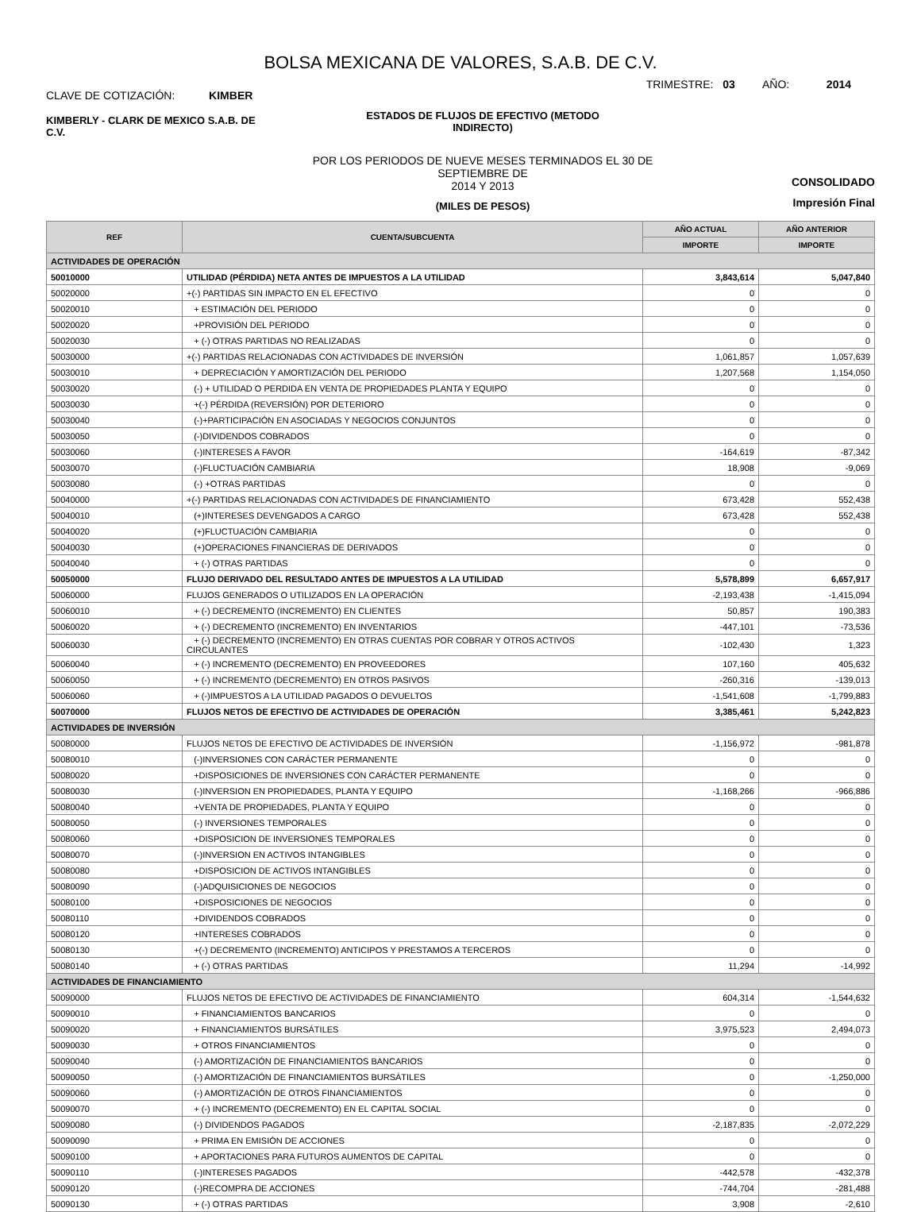BOLSA MEXICANA DE VALORES, S.A.B. DE C.V.
CLAVE DE COTIZACIÓN: KIMBER
TRIMESTRE: 03 AÑO: 2014
KIMBERLY - CLARK DE MEXICO S.A.B. DE C.V.
ESTADOS DE FLUJOS DE EFECTIVO (METODO
INDIRECTO)
POR LOS PERIODOS DE NUEVE MESES TERMINADOS EL 30 DE SEPTIEMBRE DE
2014 Y 2013
(MILES DE PESOS)
CONSOLIDADO
Impresión Final
| REF | CUENTA/SUBCUENTA | AÑO ACTUAL | AÑO ANTERIOR |
| --- | --- | --- | --- |
| | | IMPORTE | IMPORTE |
| ACTIVIDADES DE OPERACIÓN | | | |
| 50010000 | UTILIDAD (PÉRDIDA) NETA ANTES DE IMPUESTOS A LA UTILIDAD | 3,843,614 | 5,047,840 |
| 50020000 | +(-) PARTIDAS SIN IMPACTO EN EL EFECTIVO | 0 | 0 |
| 50020010 | + ESTIMACIÓN DEL PERIODO | 0 | 0 |
| 50020020 | +PROVISIÓN DEL PERIODO | 0 | 0 |
| 50020030 | + (-) OTRAS PARTIDAS NO REALIZADAS | 0 | 0 |
| 50030000 | +(-) PARTIDAS RELACIONADAS CON ACTIVIDADES DE INVERSIÓN | 1,061,857 | 1,057,639 |
| 50030010 | + DEPRECIACIÓN Y AMORTIZACIÓN DEL PERIODO | 1,207,568 | 1,154,050 |
| 50030020 | (-) + UTILIDAD O PERDIDA EN VENTA DE PROPIEDADES PLANTA Y EQUIPO | 0 | 0 |
| 50030030 | +(-) PÉRDIDA (REVERSIÓN) POR DETERIORO | 0 | 0 |
| 50030040 | (-)+PARTICIPACIÓN EN ASOCIADAS Y NEGOCIOS CONJUNTOS | 0 | 0 |
| 50030050 | (-)DIVIDENDOS COBRADOS | 0 | 0 |
| 50030060 | (-)INTERESES A FAVOR | -164,619 | -87,342 |
| 50030070 | (-)FLUCTUACIÓN CAMBIARIA | 18,908 | -9,069 |
| 50030080 | (-) +OTRAS PARTIDAS | 0 | 0 |
| 50040000 | +(-) PARTIDAS RELACIONADAS CON ACTIVIDADES DE FINANCIAMIENTO | 673,428 | 552,438 |
| 50040010 | (+)INTERESES DEVENGADOS A CARGO | 673,428 | 552,438 |
| 50040020 | (+)FLUCTUACIÓN CAMBIARIA | 0 | 0 |
| 50040030 | (+)OPERACIONES FINANCIERAS DE DERIVADOS | 0 | 0 |
| 50040040 | + (-) OTRAS PARTIDAS | 0 | 0 |
| 50050000 | FLUJO DERIVADO DEL RESULTADO ANTES DE IMPUESTOS A LA UTILIDAD | 5,578,899 | 6,657,917 |
| 50060000 | FLUJOS GENERADOS O UTILIZADOS EN LA OPERACIÓN | -2,193,438 | -1,415,094 |
| 50060010 | + (-) DECREMENTO (INCREMENTO) EN CLIENTES | 50,857 | 190,383 |
| 50060020 | + (-) DECREMENTO (INCREMENTO) EN INVENTARIOS | -447,101 | -73,536 |
| 50060030 | + (-) DECREMENTO (INCREMENTO) EN OTRAS CUENTAS POR COBRAR Y OTROS ACTIVOS CIRCULANTES | -102,430 | 1,323 |
| 50060040 | + (-) INCREMENTO (DECREMENTO) EN PROVEEDORES | 107,160 | 405,632 |
| 50060050 | + (-) INCREMENTO (DECREMENTO) EN OTROS PASIVOS | -260,316 | -139,013 |
| 50060060 | + (-)IMPUESTOS A LA UTILIDAD PAGADOS O DEVUELTOS | -1,541,608 | -1,799,883 |
| 50070000 | FLUJOS NETOS DE EFECTIVO DE ACTIVIDADES DE OPERACIÓN | 3,385,461 | 5,242,823 |
| ACTIVIDADES DE INVERSIÓN | | | |
| 50080000 | FLUJOS NETOS DE EFECTIVO DE ACTIVIDADES DE INVERSIÓN | -1,156,972 | -981,878 |
| 50080010 | (-)INVERSIONES CON CARÁCTER PERMANENTE | 0 | 0 |
| 50080020 | +DISPOSICIONES DE INVERSIONES CON CARÁCTER PERMANENTE | 0 | 0 |
| 50080030 | (-)INVERSION EN PROPIEDADES, PLANTA Y EQUIPO | -1,168,266 | -966,886 |
| 50080040 | +VENTA DE PROPIEDADES, PLANTA Y EQUIPO | 0 | 0 |
| 50080050 | (-) INVERSIONES TEMPORALES | 0 | 0 |
| 50080060 | +DISPOSICION DE INVERSIONES TEMPORALES | 0 | 0 |
| 50080070 | (-)INVERSION EN ACTIVOS INTANGIBLES | 0 | 0 |
| 50080080 | +DISPOSICION DE ACTIVOS INTANGIBLES | 0 | 0 |
| 50080090 | (-)ADQUISICIONES DE NEGOCIOS | 0 | 0 |
| 50080100 | +DISPOSICIONES DE NEGOCIOS | 0 | 0 |
| 50080110 | +DIVIDENDOS COBRADOS | 0 | 0 |
| 50080120 | +INTERESES COBRADOS | 0 | 0 |
| 50080130 | +(-) DECREMENTO (INCREMENTO) ANTICIPOS Y PRESTAMOS A TERCEROS | 0 | 0 |
| 50080140 | + (-) OTRAS PARTIDAS | 11,294 | -14,992 |
| ACTIVIDADES DE FINANCIAMIENTO | | | |
| 50090000 | FLUJOS NETOS DE EFECTIVO DE ACTIVIDADES DE FINANCIAMIENTO | 604,314 | -1,544,632 |
| 50090010 | + FINANCIAMIENTOS BANCARIOS | 0 | 0 |
| 50090020 | + FINANCIAMIENTOS BURSÁTILES | 3,975,523 | 2,494,073 |
| 50090030 | + OTROS FINANCIAMIENTOS | 0 | 0 |
| 50090040 | (-) AMORTIZACIÓN DE FINANCIAMIENTOS BANCARIOS | 0 | 0 |
| 50090050 | (-) AMORTIZACIÓN DE FINANCIAMIENTOS BURSÁTILES | 0 | -1,250,000 |
| 50090060 | (-) AMORTIZACIÓN DE OTROS FINANCIAMIENTOS | 0 | 0 |
| 50090070 | + (-) INCREMENTO (DECREMENTO) EN EL CAPITAL SOCIAL | 0 | 0 |
| 50090080 | (-) DIVIDENDOS PAGADOS | -2,187,835 | -2,072,229 |
| 50090090 | + PRIMA EN EMISIÓN DE ACCIONES | 0 | 0 |
| 50090100 | + APORTACIONES PARA FUTUROS AUMENTOS DE CAPITAL | 0 | 0 |
| 50090110 | (-)INTERESES PAGADOS | -442,578 | -432,378 |
| 50090120 | (-)RECOMPRA DE ACCIONES | -744,704 | -281,488 |
| 50090130 | + (-) OTRAS PARTIDAS | 3,908 | -2,610 |